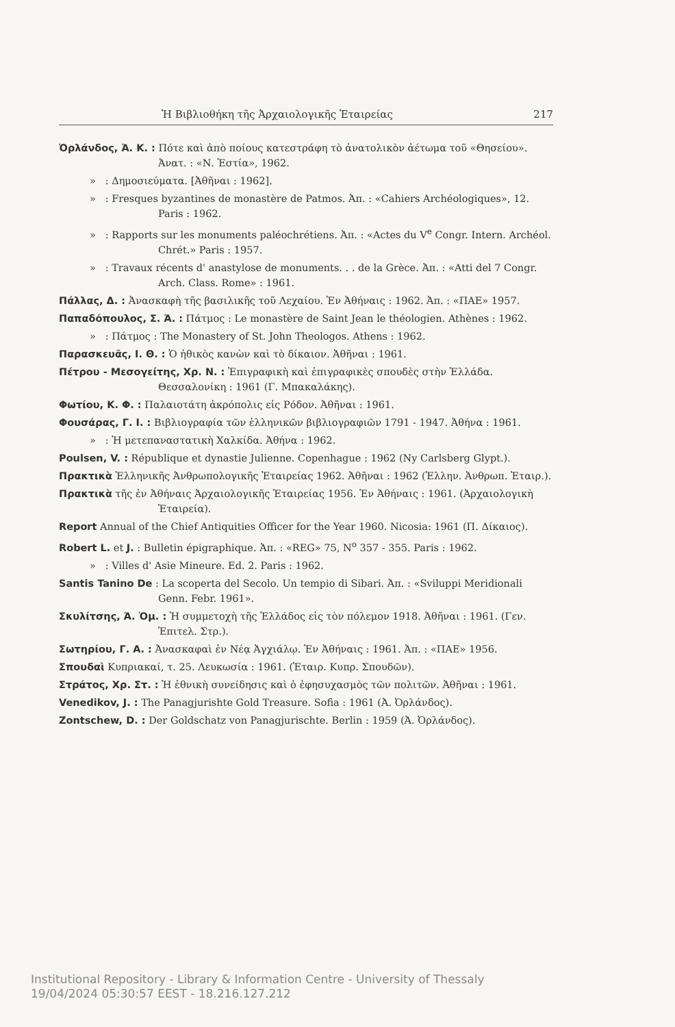Ἡ Βιβλιοθήκη τῆς Ἀρχαιολογικῆς Ἑταιρείας 217
Ὀρλάνδος, Ἀ. Κ. : Πότε καὶ ἀπὸ ποίους κατεστράφη τὸ ἀνατολικὸν ἀέτωμα τοῦ «Θησείου». Ἀνατ. : «Ν. Ἑστία», 1962.
» : Δημοσιεύματα. [Ἀθῆναι : 1962].
» : Fresques byzantines de monastère de Patmos. Ἀπ. : «Cahiers Archéologiques», 12. Paris : 1962.
» : Rapports sur les monuments paléochrétiens. Ἀπ. : «Actes du V<sup>e</sup> Congr. Intern. Archéol. Chrét.» Paris : 1957.
» : Travaux récents d' anastylose de monuments. . . de la Grèce. Ἀπ. : «Atti del 7 Congr. Arch. Class. Rome» : 1961.
Πάλλας, Δ. : Ἀνασκαφὴ τῆς βασιλικῆς τοῦ Λεχαίου. Ἐν Ἀθήναις : 1962. Ἀπ. : «ΠΑΕ» 1957.
Παπαδόπουλος, Σ. Ἀ. : Πάτμος : Le monastère de Saint Jean le théologien. Athènes : 1962.
» : Πάτμος : The Monastery of St. John Theologos. Athens : 1962.
Παρασκευᾶς, Ι. Θ. : Ὁ ἠθικὸς κανὼν καὶ τὸ δίκαιον. Ἀθῆναι : 1961.
Πέτρου - Μεσογείτης, Χρ. Ν. : Ἐπιγραφικὴ καὶ ἐπιγραφικὲς σπουδὲς στὴν Ἑλλάδα. Θεσσαλονίκη : 1961 (Γ. Μπακαλάκης).
Φωτίου, Κ. Φ. : Παλαιοτάτη ἀκρόπολις εἰς Ρόδον. Ἀθῆναι : 1961.
Φουσάρας, Γ. Ι. : Βιβλιογραφία τῶν ἑλληνικῶν βιβλιογραφιῶν 1791 - 1947. Ἀθήνα : 1961.
» : Ἡ μετεπαναστατικὴ Χαλκίδα. Ἀθήνα : 1962.
Poulsen, V. : République et dynastie Julienne. Copenhague : 1962 (Ny Carlsberg Glypt.).
Πρακτικὰ Ἑλληνικῆς Ἀνθρωπολογικῆς Ἑταιρείας 1962. Ἀθῆναι : 1962 (Ἑλλην. Ἀνθρωπ. Ἑταιρ.).
Πρακτικὰ τῆς ἐν Ἀθήναις Ἀρχαιολογικῆς Ἑταιρείας 1956. Ἐν Ἀθήναις : 1961. (Ἀρχαιολογικὴ Ἑταιρεία).
Report Annual of the Chief Antiquities Officer for the Year 1960. Nicosia: 1961 (Π. Δίκαιος).
Robert L. et J. : Bulletin épigraphique. Ἀπ. : «REG» 75, N<sup>o</sup> 357 - 355. Paris : 1962.
» : Villes d' Asie Mineure. Ed. 2. Paris : 1962.
Santis Tanino De : La scoperta del Secolo. Un tempio di Sibari. Ἀπ. : «Sviluppi Meridionali Genn. Febr. 1961».
Σκυλίτσης, Ἀ. Ὁμ. : Ἡ συμμετοχὴ τῆς Ἑλλάδος εἰς τὸν πόλεμον 1918. Ἀθῆναι : 1961. (Γεν. Ἐπιτελ. Στρ.).
Σωτηρίου, Γ. Α. : Ἀνασκαφαὶ ἐν Νέᾳ Ἀγχιάλῳ. Ἐν Ἀθήναις : 1961. Ἀπ. : «ΠΑΕ» 1956.
Σπουδαὶ Κυπριακαί, τ. 25. Λευκωσία : 1961. (Ἑταιρ. Κυπρ. Σπουδῶν).
Στράτος, Χρ. Στ. : Ἡ ἐθνικὴ συνείδησις καὶ ὁ ἐφησυχασμὸς τῶν πολιτῶν. Ἀθῆναι : 1961.
Venedikov, J. : The Panagjurishte Gold Treasure. Sofia : 1961 (Ἀ. Ὀρλάνδος).
Zontschew, D. : Der Goldschatz von Panagjurischte. Berlin : 1959 (Ἀ. Ὀρλάνδος).
Institutional Repository - Library & Information Centre - University of Thessaly
19/04/2024 05:30:57 EEST - 18.216.127.212